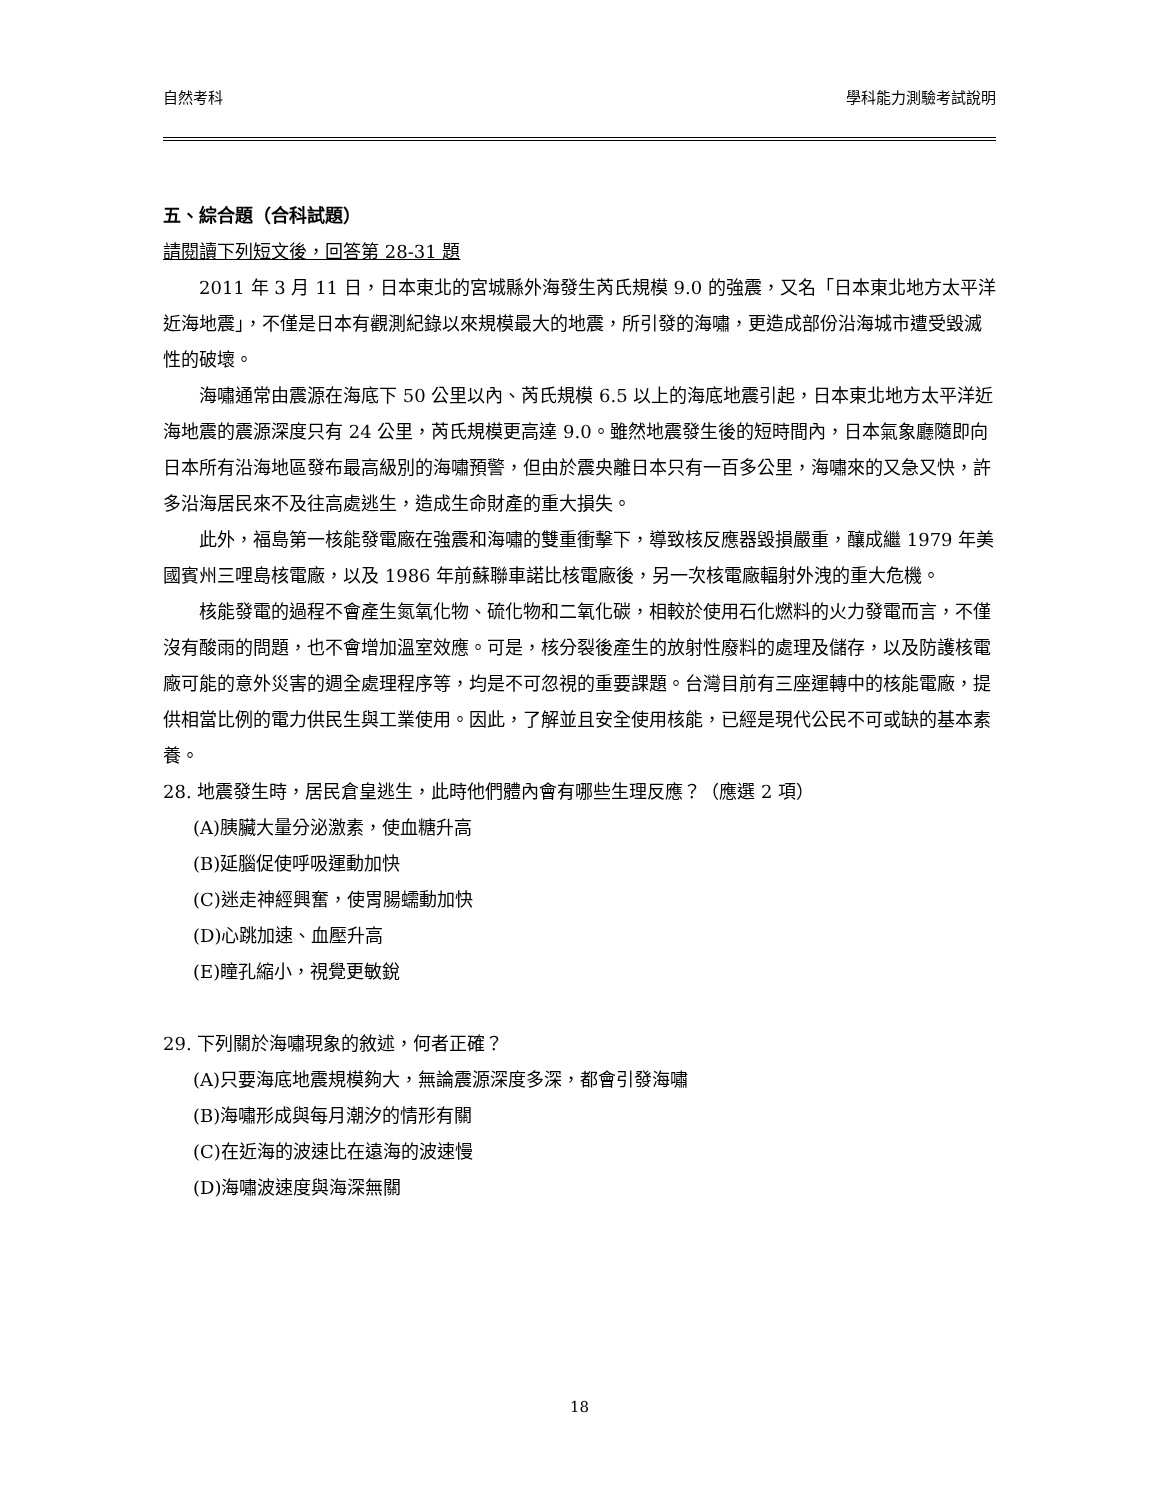自然考科 學科能力測驗考試說明
五、綜合題（合科試題）
請閱讀下列短文後，回答第 28-31 題
2011 年 3 月 11 日，日本東北的宮城縣外海發生芮氏規模 9.0 的強震，又名「日本東北地方太平洋近海地震」，不僅是日本有觀測紀錄以來規模最大的地震，所引發的海嘯，更造成部份沿海城市遭受毀滅性的破壞。
海嘯通常由震源在海底下 50 公里以內、芮氏規模 6.5 以上的海底地震引起，日本東北地方太平洋近海地震的震源深度只有 24 公里，芮氏規模更高達 9.0。雖然地震發生後的短時間內，日本氣象廳隨即向日本所有沿海地區發布最高級別的海嘯預警，但由於震央離日本只有一百多公里，海嘯來的又急又快，許多沿海居民來不及往高處逃生，造成生命財產的重大損失。
此外，福島第一核能發電廠在強震和海嘯的雙重衝擊下，導致核反應器毀損嚴重，釀成繼 1979 年美國賓州三哩島核電廠，以及 1986 年前蘇聯車諾比核電廠後，另一次核電廠輻射外洩的重大危機。
核能發電的過程不會產生氮氧化物、硫化物和二氧化碳，相較於使用石化燃料的火力發電而言，不僅沒有酸雨的問題，也不會增加溫室效應。可是，核分裂後產生的放射性廢料的處理及儲存，以及防護核電廠可能的意外災害的週全處理程序等，均是不可忽視的重要課題。台灣目前有三座運轉中的核能電廠，提供相當比例的電力供民生與工業使用。因此，了解並且安全使用核能，已經是現代公民不可或缺的基本素養。
28. 地震發生時，居民倉皇逃生，此時他們體內會有哪些生理反應？（應選 2 項）
(A)胰臟大量分泌激素，使血糖升高
(B)延腦促使呼吸運動加快
(C)迷走神經興奮，使胃腸蠕動加快
(D)心跳加速、血壓升高
(E)瞳孔縮小，視覺更敏銳
29. 下列關於海嘯現象的敘述，何者正確？
(A)只要海底地震規模夠大，無論震源深度多深，都會引發海嘯
(B)海嘯形成與每月潮汐的情形有關
(C)在近海的波速比在遠海的波速慢
(D)海嘯波速度與海深無關
18